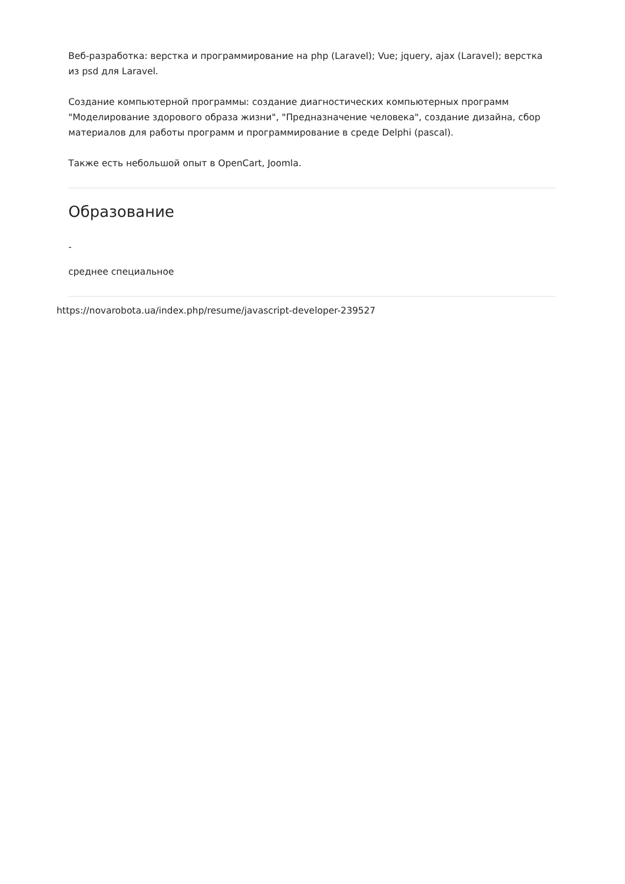Веб-разработка: верстка и программирование на php (Laravel); Vue; jquery, ajax (Laravel); верстка из psd для Laravel.
Создание компьютерной программы: создание диагностических компьютерных программ "Моделирование здорового образа жизни", "Предназначение человека", создание дизайна, сбор материалов для работы программ и программирование в среде Delphi (pascal).
Также есть небольшой опыт в OpenCart, Joomla.
Образование
-
среднее специальное
https://novarobota.ua/index.php/resume/javascript-developer-239527